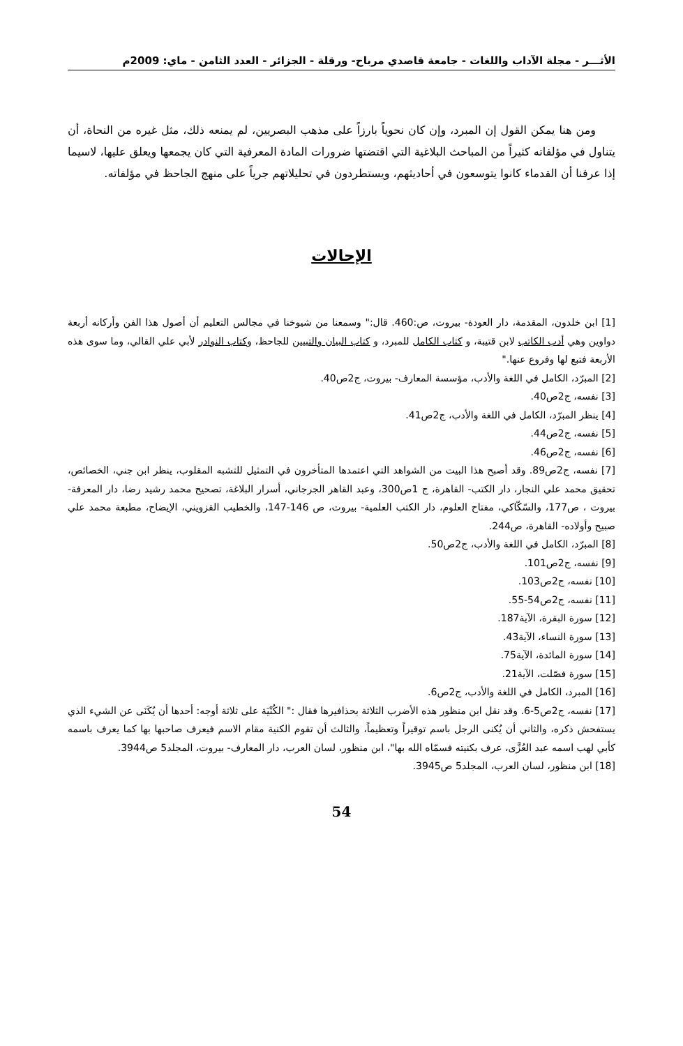الأثـــر - مجلة الآداب واللغات - جامعة قاصدي مرباح- ورقلة - الجزائر - العدد الثامن - ماي: 2009م
ومن هنا يمكن القول إن المبرد، وإن كان نحوياً بارزاً على مذهب البصريين، لم يمنعه ذلك، مثل غيره من النحاة، أن يتناول في مؤلفاته كثيراً من المباحث البلاغية التي اقتضتها ضرورات المادة المعرفية التي كان يجمعها ويعلق عليها، لاسيما إذا عرفنا أن القدماء كانوا يتوسعون في أحاديثهم، ويستطردون في تحليلاتهم جرياً على منهج الجاحظ في مؤلفاته.
الإحالات
[1] ابن خلدون، المقدمة، دار العودة- بيروت، ص:460. قال:" وسمعنا من شيوخنا في مجالس التعليم أن أصول هذا الفن وأركانه أربعة دواوين وهي أدب الكاتب لابن قتيبة، و كتاب الكامل للمبرد، و كتاب البيان والتبيين للجاحظ، وكتاب النوادر لأبي علي القالي، وما سوى هذه الأربعة فتبع لها وفروع عنها."
[2] المبرّد، الكامل في اللغة والأدب، مؤسسة المعارف- بيروت، ج2ص40.
[3] نفسه، ج2ص40.
[4] ينظر المبرّد، الكامل في اللغة والأدب، ج2ص41.
[5] نفسه، ج2ص44.
[6] نفسه، ج2ص46.
[7] نفسه، ج2ص89. وقد أصبح هذا البيت من الشواهد التي اعتمدها المتأخرون في التمثيل للتشبه المقلوب، ينظر ابن جني، الخصائص، تحقيق محمد علي النجار، دار الكتب- القاهرة، ج 1ص300، وعبد القاهر الجرجاني، أسرار البلاغة، تصحيح محمد رشيد رضا، دار المعرفة- بيروت ، ص177، والسّكّاكي، مفتاح العلوم، دار الكتب العلمية- بيروت، ص 146-147، والخطيب القزويني، الإيضاح، مطبعة محمد علي صبيح وأولاده- القاهرة، ص244.
[8] المبرّد، الكامل في اللغة والأدب، ج2ص50.
[9] نفسه، ج2ص101.
[10] نفسه، ج2ص103.
[11] نفسه، ج2ص54-55.
[12] سورة البقرة، الآية187.
[13] سورة النساء، الآية43.
[14] سورة المائدة، الآية75.
[15] سورة فصّلت، الآية21.
[16] المبرد، الكامل في اللغة والأدب، ج2ص6.
[17] نفسه، ج2ص5-6. وقد نقل ابن منظور هذه الأضرب الثلاثة بحذافيرها فقال :" الكُنْيَة على ثلاثة أوجه: أحدها أن يُكَنَى عن الشيء الذي يستفحش ذكره، والثاني أن يُكنى الرجل باسم توقيراً وتعظيماً، والثالث أن تقوم الكنية مقام الاسم فيعرف صاحبها بها كما يعرف باسمه كأبي لهب اسمه عبد العُزَّى، عرف بكنيته فسمّاه الله بها"، ابن منظور، لسان العرب، دار المعارف- بيروت، المجلد5 ص3944.
[18] ابن منظور، لسان العرب، المجلد5 ص3945.
54